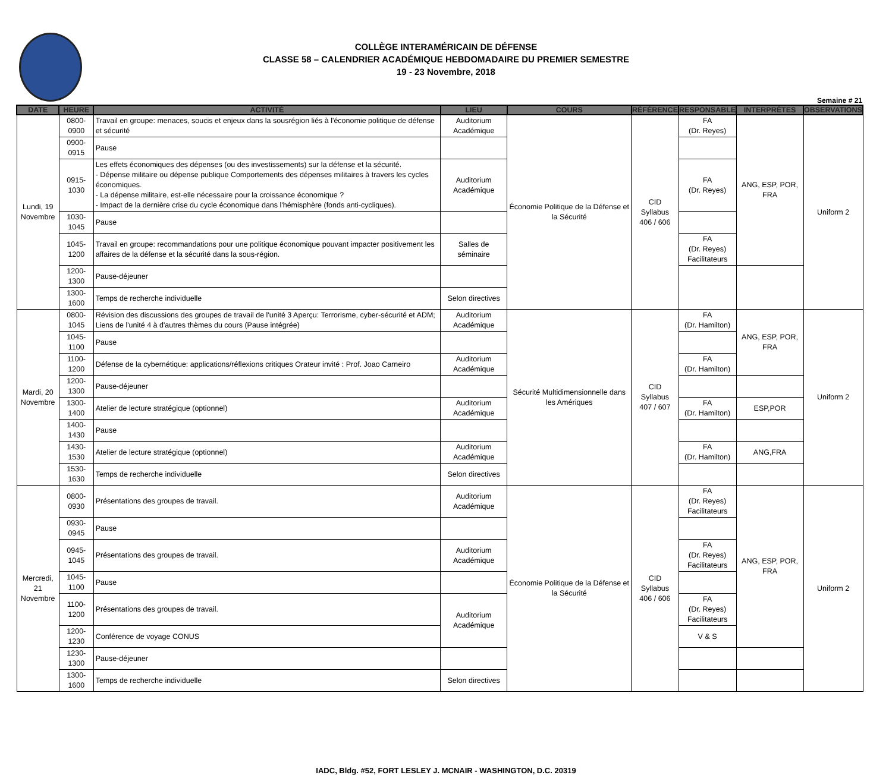COLLÈGE INTERAMÉRICAIN DE DÉFENSE
CLASSE 58 – CALENDRIER ACADÉMIQUE HEBDOMADAIRE DU PREMIER SEMESTRE
19 - 23 Novembre, 2018
Semaine # 21
| DATE | HEURE | ACTIVITÉ | LIEU | COURS | RÉFÉRENCE | RESPONSABLE | INTERPRÈTES | OBSERVATIONS |
| --- | --- | --- | --- | --- | --- | --- | --- | --- |
| Lundi, 19 Novembre | 0800-0900 | Travail en groupe: menaces, soucis et enjeux dans la sousrégion liés à l'économie politique de défense et sécurité | Auditorium Académique | Économie Politique de la Défense et la Sécurité | CID Syllabus 406 / 606 | FA (Dr. Reyes) | ANG, ESP, POR, FRA | Uniform 2 |
| | 0900-0915 | Pause | | | | | | |
| | 0915-1030 | Les effets économiques des dépenses (ou des investissements) sur la défense et la sécurité. - Dépense militaire ou dépense publique Comportements des dépenses militaires à travers les cycles économiques. - La dépense militaire, est-elle nécessaire pour la croissance économique ? - Impact de la dernière crise du cycle économique dans l'hémisphère (fonds anti-cycliques). | Auditorium Académique | | | FA (Dr. Reyes) | | |
| | 1030-1045 | Pause | | | | | | |
| | 1045-1200 | Travail en groupe: recommandations pour une politique économique pouvant impacter positivement les affaires de la défense et la sécurité dans la sous-région. | Salles de séminaire | | | FA (Dr. Reyes) Facilitateurs | | |
| | 1200-1300 | Pause-déjeuner | | | | | | |
| | 1300-1600 | Temps de recherche individuelle | Selon directives | | | | | |
| Mardi, 20 Novembre | 0800-1045 | Révision des discussions des groupes de travail de l'unité 3 Aperçu: Terrorisme, cyber-sécurité et ADM; Liens de l'unité 4 à d'autres thèmes du cours (Pause intégrée) | Auditorium Académique | Sécurité Multidimensionnelle dans les Amériques | CID Syllabus 407 / 607 | FA (Dr. Hamilton) | ANG, ESP, POR, FRA | Uniform 2 |
| | 1045-1100 | Pause | | | | | | |
| | 1100-1200 | Défense de la cybernétique: applications/réflexions critiques Orateur invité : Prof. Joao Carneiro | Auditorium Académique | | | FA (Dr. Hamilton) | | |
| | 1200-1300 | Pause-déjeuner | | | | | | |
| | 1300-1400 | Atelier de lecture stratégique (optionnel) | Auditorium Académique | | | FA (Dr. Hamilton) | ESP,POR | |
| | 1400-1430 | Pause | | | | | | |
| | 1430-1530 | Atelier de lecture stratégique (optionnel) | Auditorium Académique | | | FA (Dr. Hamilton) | ANG,FRA | |
| | 1530-1630 | Temps de recherche individuelle | Selon directives | | | | | |
| Mercredi, 21 Novembre | 0800-0930 | Présentations des groupes de travail. | Auditorium Académique | Économie Politique de la Défense et la Sécurité | CID Syllabus 406 / 606 | FA (Dr. Reyes) Facilitateurs | ANG, ESP, POR, FRA | Uniform 2 |
| | 0930-0945 | Pause | | | | | | |
| | 0945-1045 | Présentations des groupes de travail. | Auditorium Académique | | | FA (Dr. Reyes) Facilitateurs | | |
| | 1045-1100 | Pause | | | | | | |
| | 1100-1200 | Présentations des groupes de travail. | Auditorium Académique | | | FA (Dr. Reyes) Facilitateurs | | |
| | 1200-1230 | Conférence de voyage CONUS | | | | V & S | | |
| | 1230-1300 | Pause-déjeuner | | | | | | |
| | 1300-1600 | Temps de recherche individuelle | Selon directives | | | | | |
IADC, Bldg. #52, FORT LESLEY J. MCNAIR - WASHINGTON, D.C. 20319